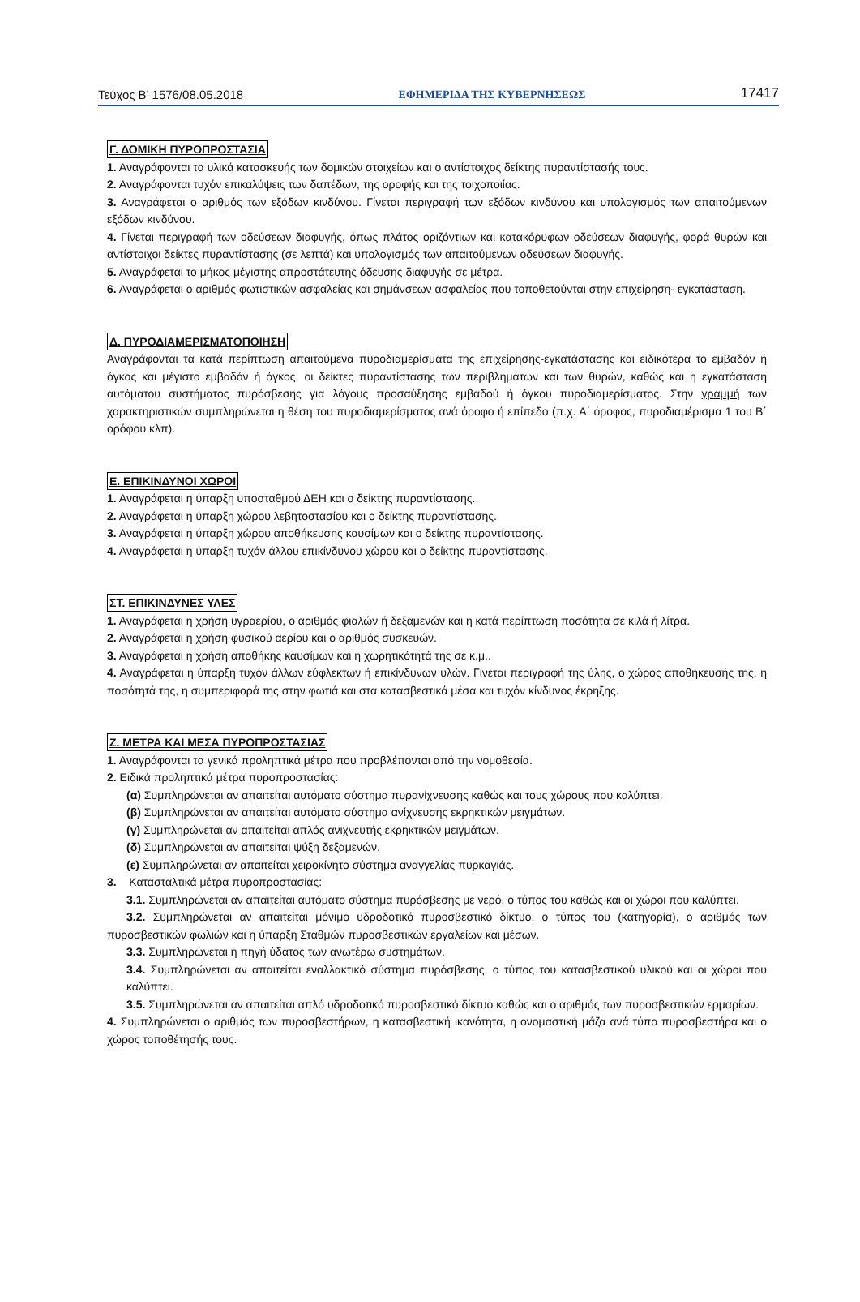Τεύχος Β’ 1576/08.05.2018 ΕΦΗΜΕΡΙΔΑ ΤΗΣ ΚΥΒΕΡΝΗΣΕΩΣ 17417
Γ. ΔΟΜΙΚΗ ΠΥΡΟΠΡΟΣΤΑΣΙΑ
1. Αναγράφονται τα υλικά κατασκευής των δομικών στοιχείων και ο αντίστοιχος δείκτης πυραντίστασής τους.
2. Αναγράφονται τυχόν επικαλύψεις των δαπέδων, της οροφής και της τοιχοποιίας.
3. Αναγράφεται ο αριθμός των εξόδων κινδύνου. Γίνεται περιγραφή των εξόδων κινδύνου και υπολογισμός των απαιτούμενων εξόδων κινδύνου.
4. Γίνεται περιγραφή των οδεύσεων διαφυγής, όπως πλάτος οριζόντιων και κατακόρυφων οδεύσεων διαφυγής, φορά θυρών και αντίστοιχοι δείκτες πυραντίστασης (σε λεπτά) και υπολογισμός των απαιτούμενων οδεύσεων διαφυγής.
5. Αναγράφεται το μήκος μέγιστης απροστάτευτης όδευσης διαφυγής σε μέτρα.
6. Αναγράφεται ο αριθμός φωτιστικών ασφαλείας και σημάνσεων ασφαλείας που τοποθετούνται στην επιχείρηση- εγκατάσταση.
Δ. ΠΥΡΟΔΙΑΜΕΡΙΣΜΑΤΟΠΟΙΗΣΗ
Αναγράφονται τα κατά περίπτωση απαιτούμενα πυροδιαμερίσματα της επιχείρησης-εγκατάστασης και ειδικότερα το εμβαδόν ή όγκος και μέγιστο εμβαδόν ή όγκος, οι δείκτες πυραντίστασης των περιβλημάτων και των θυρών, καθώς και η εγκατάσταση αυτόματου συστήματος πυρόσβεσης για λόγους προσαύξησης εμβαδού ή όγκου πυροδιαμερίσματος. Στην γραμμή των χαρακτηριστικών συμπληρώνεται η θέση του πυροδιαμερίσματος ανά όροφο ή επίπεδο (π.χ. Α΄ όροφος, πυροδιαμέρισμα 1 του Β΄ ορόφου κλπ).
Ε. ΕΠΙΚΙΝΔΥΝΟΙ ΧΩΡΟΙ
1. Αναγράφεται η ύπαρξη υποσταθμού ΔΕΗ και ο δείκτης πυραντίστασης.
2. Αναγράφεται η ύπαρξη χώρου λεβητοστασίου και ο δείκτης πυραντίστασης.
3. Αναγράφεται η ύπαρξη χώρου αποθήκευσης καυσίμων και ο δείκτης πυραντίστασης.
4. Αναγράφεται η ύπαρξη τυχόν άλλου επικίνδυνου χώρου και ο δείκτης πυραντίστασης.
ΣΤ. ΕΠΙΚΙΝΔΥΝΕΣ ΥΛΕΣ
1. Αναγράφεται η χρήση υγραερίου, ο αριθμός φιαλών ή δεξαμενών και η κατά περίπτωση ποσότητα σε κιλά ή λίτρα.
2. Αναγράφεται η χρήση φυσικού αερίου και ο αριθμός συσκευών.
3. Αναγράφεται η χρήση αποθήκης καυσίμων και η χωρητικότητά της σε κ.μ..
4. Αναγράφεται η ύπαρξη τυχόν άλλων εύφλεκτων ή επικίνδυνων υλών. Γίνεται περιγραφή της ύλης, ο χώρος αποθήκευσής της, η ποσότητά της, η συμπεριφορά της στην φωτιά και στα κατασβεστικά μέσα και τυχόν κίνδυνος έκρηξης.
Ζ. ΜΕΤΡΑ ΚΑΙ ΜΕΣΑ ΠΥΡΟΠΡΟΣΤΑΣΙΑΣ
1. Αναγράφονται τα γενικά προληπτικά μέτρα που προβλέπονται από την νομοθεσία.
2. Ειδικά προληπτικά μέτρα πυροπροστασίας:
(α) Συμπληρώνεται αν απαιτείται αυτόματο σύστημα πυρανίχνευσης καθώς και τους χώρους που καλύπτει.
(β) Συμπληρώνεται αν απαιτείται αυτόματο σύστημα ανίχνευσης εκρηκτικών μειγμάτων.
(γ) Συμπληρώνεται αν απαιτείται απλός ανιχνευτής εκρηκτικών μειγμάτων.
(δ) Συμπληρώνεται αν απαιτείται ψύξη δεξαμενών.
(ε) Συμπληρώνεται αν απαιτείται χειροκίνητο σύστημα αναγγελίας πυρκαγιάς.
3. Κατασταλτικά μέτρα πυροπροστασίας:
3.1. Συμπληρώνεται αν απαιτείται αυτόματο σύστημα πυρόσβεσης με νερό, ο τύπος του καθώς και οι χώροι που καλύπτει.
3.2. Συμπληρώνεται αν απαιτείται μόνιμο υδροδοτικό πυροσβεστικό δίκτυο, ο τύπος του (κατηγορία), ο αριθμός των πυροσβεστικών φωλιών και η ύπαρξη Σταθμών πυροσβεστικών εργαλείων και μέσων.
3.3. Συμπληρώνεται η πηγή ύδατος των ανωτέρω συστημάτων.
3.4. Συμπληρώνεται αν απαιτείται εναλλακτικό σύστημα πυρόσβεσης, ο τύπος του κατασβεστικού υλικού και οι χώροι που καλύπτει.
3.5. Συμπληρώνεται αν απαιτείται απλό υδροδοτικό πυροσβεστικό δίκτυο καθώς και ο αριθμός των πυροσβεστικών ερμαρίων.
4. Συμπληρώνεται ο αριθμός των πυροσβεστήρων, η κατασβεστική ικανότητα, η ονομαστική μάζα ανά τύπο πυροσβεστήρα και ο χώρος τοποθέτησής τους.